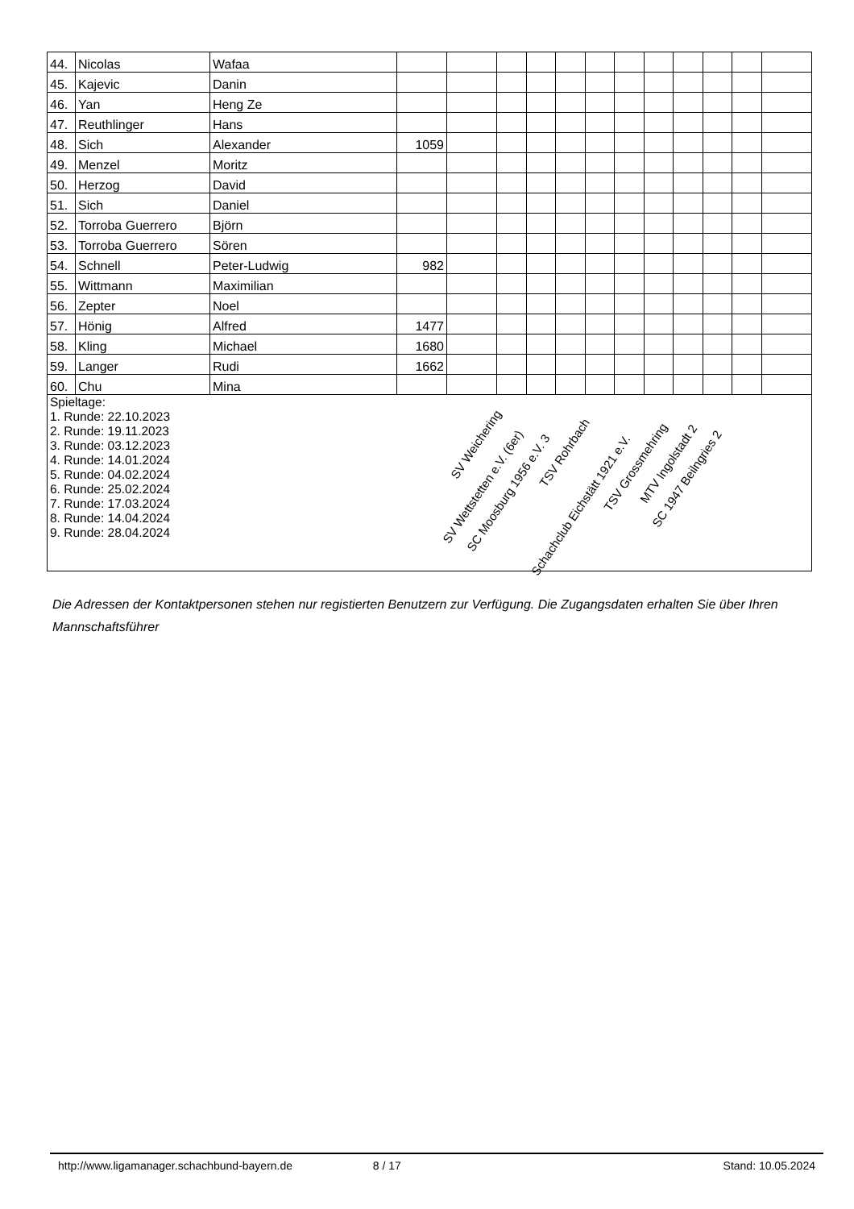| 44. | Nicolas | Wafaa | | | | | | | | | | | | |
| 45. | Kajevic | Danin | | | | | | | | | | | | |
| 46. | Yan | Heng Ze | | | | | | | | | | | | |
| 47. | Reuthlinger | Hans | | | | | | | | | | | | |
| 48. | Sich | Alexander | 1059 | | | | | | | | | | | |
| 49. | Menzel | Moritz | | | | | | | | | | | | |
| 50. | Herzog | David | | | | | | | | | | | | |
| 51. | Sich | Daniel | | | | | | | | | | | | |
| 52. | Torroba Guerrero | Björn | | | | | | | | | | | | |
| 53. | Torroba Guerrero | Sören | | | | | | | | | | | | |
| 54. | Schnell | Peter-Ludwig | 982 | | | | | | | | | | | |
| 55. | Wittmann | Maximilian | | | | | | | | | | | | |
| 56. | Zepter | Noel | | | | | | | | | | | | |
| 57. | Hönig | Alfred | 1477 | | | | | | | | | | | |
| 58. | Kling | Michael | 1680 | | | | | | | | | | | |
| 59. | Langer | Rudi | 1662 | | | | | | | | | | | |
| 60. | Chu | Mina | | | | | | | | | | | | |
| Spieltage: 1. Runde: 22.10.2023 2. Runde: 19.11.2023 3. Runde: 03.12.2023 4. Runde: 14.01.2024 5. Runde: 04.02.2024 6. Runde: 25.02.2024 7. Runde: 17.03.2024 8. Runde: 14.04.2024 9. Runde: 28.04.2024 | | | | | | | | | | | | | | |
SV Weichering
SV Wettstetten e.V. (6er)
SC Moosburg 1956 e.V. 3
TSV Rohrbach
Schachclub Eichstätt 1921 e.V.
TSV Grossmehring
MTV Ingolstadt 2
SC 1947 Beilngries 2
Die Adressen der Kontaktpersonen stehen nur registierten Benutzern zur Verfügung. Die Zugangsdaten erhalten Sie über Ihren Mannschaftsführer
http://www.ligamanager.schachbund-bayern.de 8 / 17 Stand: 10.05.2024